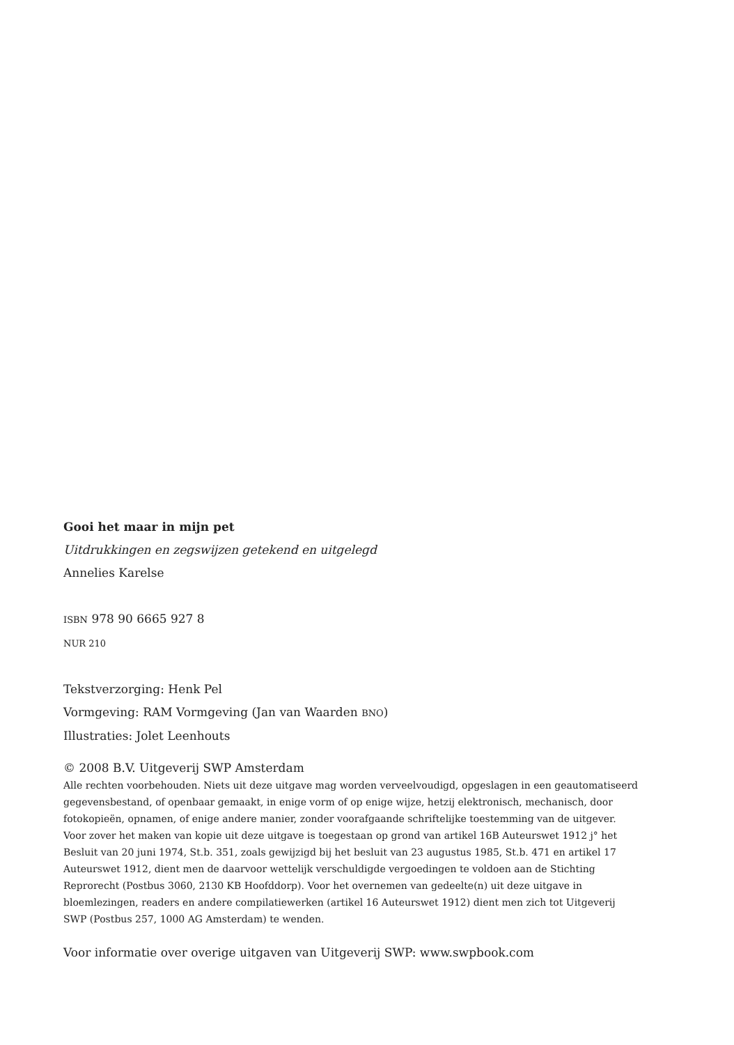Gooi het maar in mijn pet
Uitdrukkingen en zegswijzen getekend en uitgelegd
Annelies Karelse
ISBN 978 90 6665 927 8
NUR 210
Tekstverzorging: Henk Pel
Vormgeving: RAM Vormgeving (Jan van Waarden BNO)
Illustraties: Jolet Leenhouts
© 2008 B.V. Uitgeverij SWP Amsterdam
Alle rechten voorbehouden. Niets uit deze uitgave mag worden verveelvoudigd, opgeslagen in een geautomatiseerd gegevensbestand, of openbaar gemaakt, in enige vorm of op enige wijze, hetzij elektronisch, mechanisch, door fotokopieën, opnamen, of enige andere manier, zonder voorafgaande schriftelijke toestemming van de uitgever.
Voor zover het maken van kopie uit deze uitgave is toegestaan op grond van artikel 16B Auteurswet 1912 j° het Besluit van 20 juni 1974, St.b. 351, zoals gewijzigd bij het besluit van 23 augustus 1985, St.b. 471 en artikel 17 Auteurswet 1912, dient men de daarvoor wettelijk verschuldigde vergoedingen te voldoen aan de Stichting Reprorecht (Postbus 3060, 2130 KB Hoofddorp). Voor het overnemen van gedeelte(n) uit deze uitgave in bloemlezingen, readers en andere compilatiewerken (artikel 16 Auteurswet 1912) dient men zich tot Uitgeverij SWP (Postbus 257, 1000 AG Amsterdam) te wenden.
Voor informatie over overige uitgaven van Uitgeverij SWP: www.swpbook.com